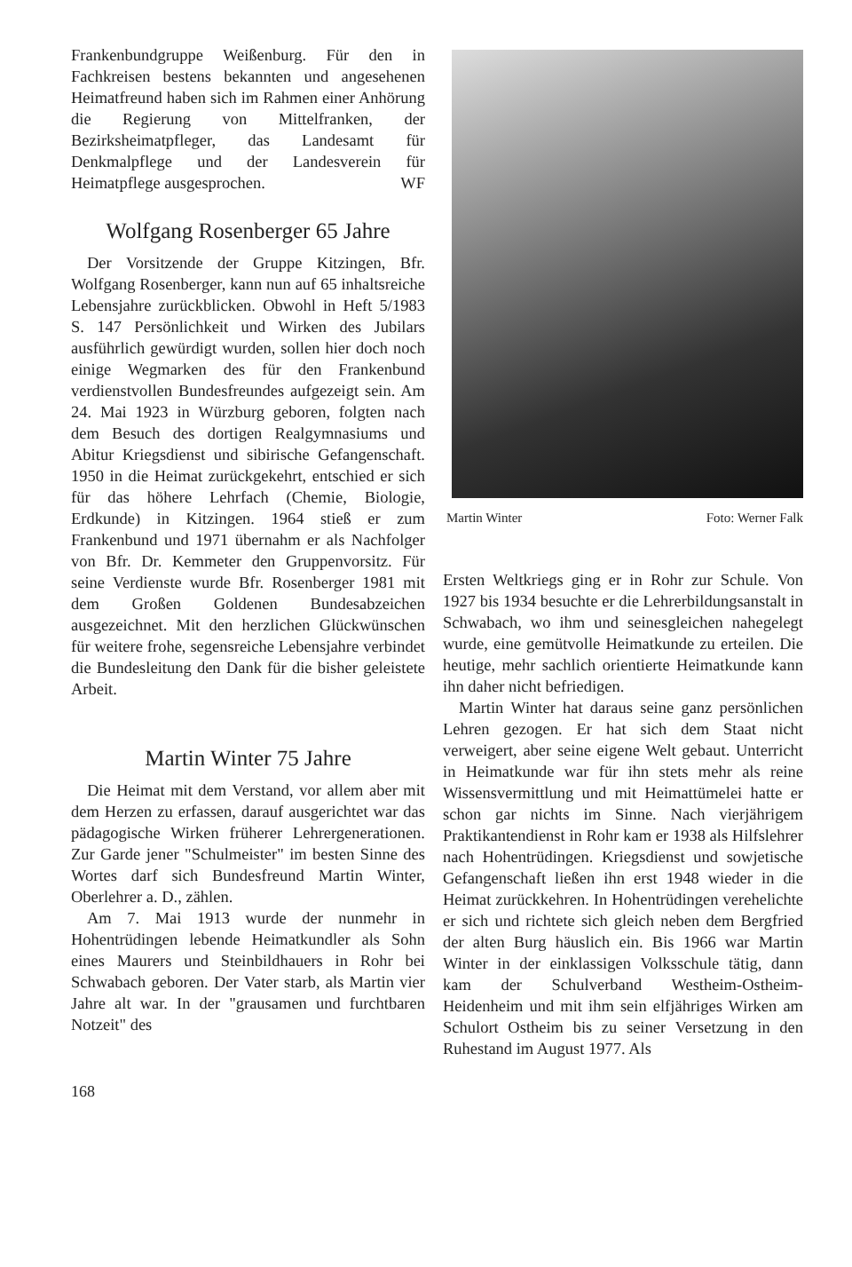Frankenbundgruppe Weißenburg. Für den in Fachkreisen bestens bekannten und angesehenen Heimatfreund haben sich im Rahmen einer Anhörung die Regierung von Mittelfranken, der Bezirksheimatpfleger, das Landesamt für Denkmalpflege und der Landesverein für Heimatpflege ausgesprochen. WF
Wolfgang Rosenberger 65 Jahre
Der Vorsitzende der Gruppe Kitzingen, Bfr. Wolfgang Rosenberger, kann nun auf 65 inhaltsreiche Lebensjahre zurückblicken. Obwohl in Heft 5/1983 S. 147 Persönlichkeit und Wirken des Jubilars ausführlich gewürdigt wurden, sollen hier doch noch einige Wegmarken des für den Frankenbund verdienstvollen Bundesfreundes aufgezeigt sein. Am 24. Mai 1923 in Würzburg geboren, folgten nach dem Besuch des dortigen Realgymnasiums und Abitur Kriegsdienst und sibirische Gefangenschaft. 1950 in die Heimat zurückgekehrt, entschied er sich für das höhere Lehrfach (Chemie, Biologie, Erdkunde) in Kitzingen. 1964 stieß er zum Frankenbund und 1971 übernahm er als Nachfolger von Bfr. Dr. Kemmeter den Gruppenvorsitz. Für seine Verdienste wurde Bfr. Rosenberger 1981 mit dem Großen Goldenen Bundesabzeichen ausgezeichnet. Mit den herzlichen Glückwünschen für weitere frohe, segensreiche Lebensjahre verbindet die Bundesleitung den Dank für die bisher geleistete Arbeit.
Martin Winter 75 Jahre
Die Heimat mit dem Verstand, vor allem aber mit dem Herzen zu erfassen, darauf ausgerichtet war das pädagogische Wirken früherer Lehrergenerationen. Zur Garde jener "Schulmeister" im besten Sinne des Wortes darf sich Bundesfreund Martin Winter, Oberlehrer a. D., zählen.
Am 7. Mai 1913 wurde der nunmehr in Hohentrüdingen lebende Heimatkundler als Sohn eines Maurers und Steinbildhauers in Rohr bei Schwabach geboren. Der Vater starb, als Martin vier Jahre alt war. In der "grausamen und furchtbaren Notzeit" des
Martin Winter Foto: Werner Falk
Ersten Weltkriegs ging er in Rohr zur Schule. Von 1927 bis 1934 besuchte er die Lehrerbildungsanstalt in Schwabach, wo ihm und seinesgleichen nahegelegt wurde, eine gemütvolle Heimatkunde zu erteilen. Die heutige, mehr sachlich orientierte Heimatkunde kann ihn daher nicht befriedigen.
Martin Winter hat daraus seine ganz persönlichen Lehren gezogen. Er hat sich dem Staat nicht verweigert, aber seine eigene Welt gebaut. Unterricht in Heimatkunde war für ihn stets mehr als reine Wissensvermittlung und mit Heimattümelei hatte er schon gar nichts im Sinne. Nach vierjährigem Praktikantendienst in Rohr kam er 1938 als Hilfslehrer nach Hohentrüdingen. Kriegsdienst und sowjetische Gefangenschaft ließen ihn erst 1948 wieder in die Heimat zurückkehren. In Hohentrüdingen verehelichte er sich und richtete sich gleich neben dem Bergfried der alten Burg häuslich ein. Bis 1966 war Martin Winter in der einklassigen Volksschule tätig, dann kam der Schulverband Westheim-Ostheim-Heidenheim und mit ihm sein elfjähriges Wirken am Schulort Ostheim bis zu seiner Versetzung in den Ruhestand im August 1977. Als
168